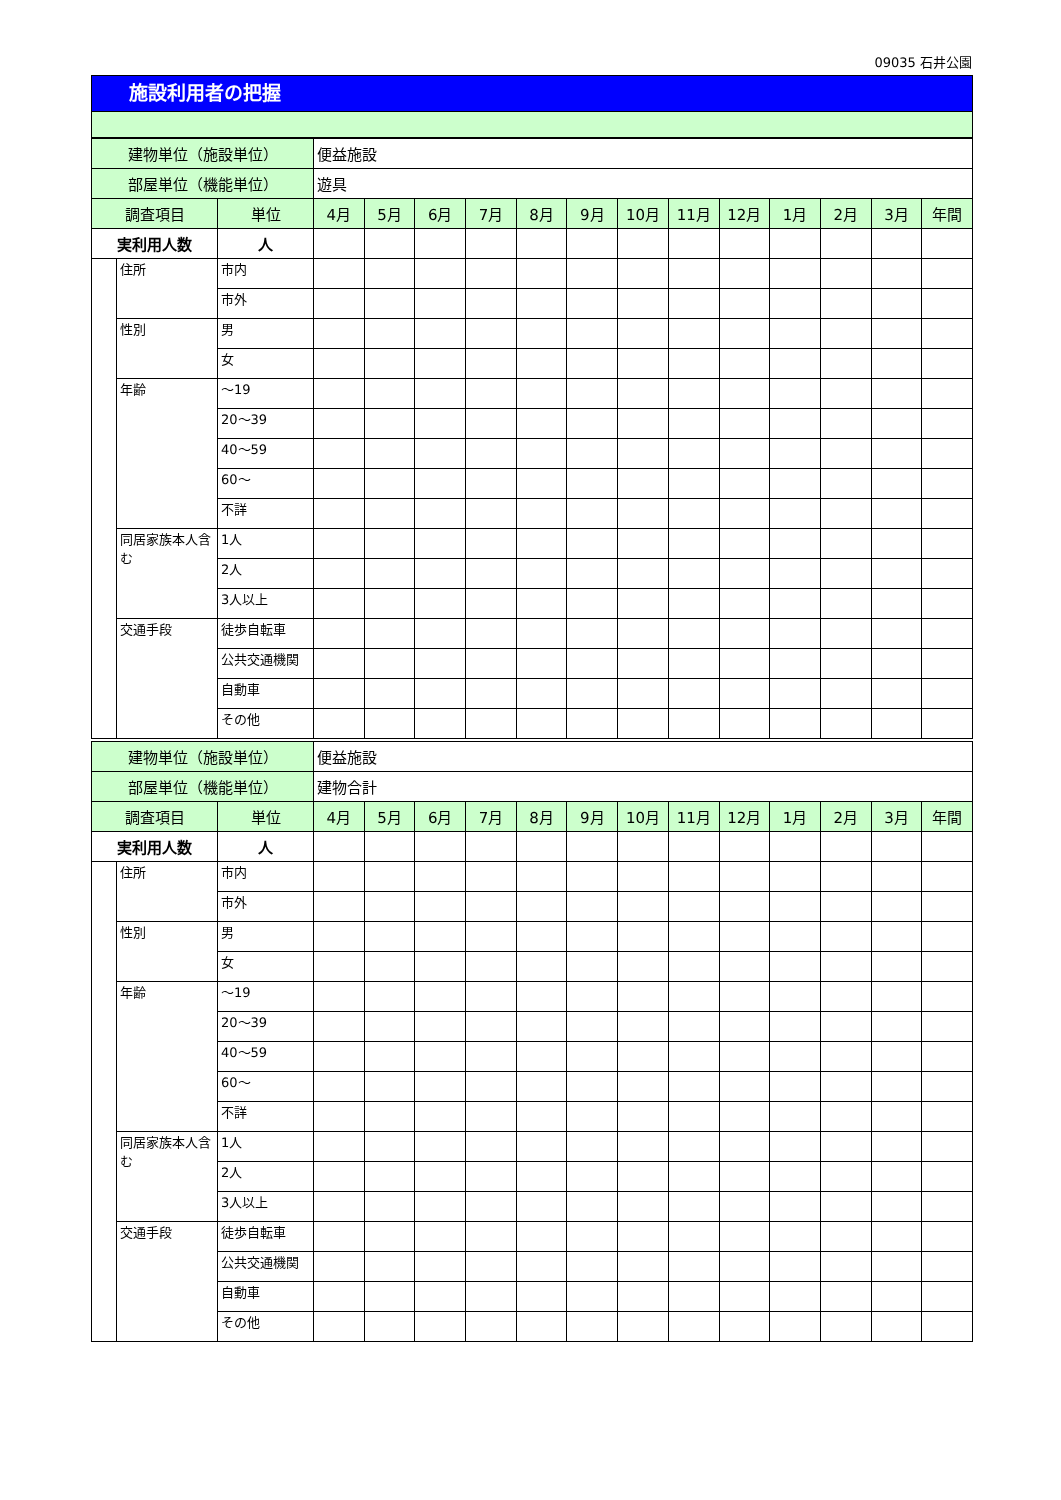09035 石井公園
施設利用者の把握
| 建物単位（施設単位） | | | 便益施設 | | | | | | | | | | | | |
| 部屋単位（機能単位） | | | 遊具 | | | | | | | | | | | | |
| 調査項目 | | 単位 | 4月 | 5月 | 6月 | 7月 | 8月 | 9月 | 10月 | 11月 | 12月 | 1月 | 2月 | 3月 | 年間 |
| 実利用人数 | | 人 | | | | | | | | | | | | | |
| | 住所 | 市内 | | | | | | | | | | | | | |
| | | 市外 | | | | | | | | | | | | | |
| | 性別 | 男 | | | | | | | | | | | | | |
| | | 女 | | | | | | | | | | | | | |
| | 年齢 | ～19 | | | | | | | | | | | | | |
| | | 20～39 | | | | | | | | | | | | | |
| | | 40～59 | | | | | | | | | | | | | |
| | | 60～ | | | | | | | | | | | | | |
| | | 不詳 | | | | | | | | | | | | | |
| | 同居家族本人含む | 1人 | | | | | | | | | | | | | |
| | | 2人 | | | | | | | | | | | | | |
| | | 3人以上 | | | | | | | | | | | | | |
| | 交通手段 | 徒歩自転車 | | | | | | | | | | | | | |
| | | 公共交通機関 | | | | | | | | | | | | | |
| | | 自動車 | | | | | | | | | | | | | |
| | | その他 | | | | | | | | | | | | | |
| 建物単位（施設単位） | | | 便益施設 | | | | | | | | | | | | |
| 部屋単位（機能単位） | | | 建物合計 | | | | | | | | | | | | |
| 調査項目 | | 単位 | 4月 | 5月 | 6月 | 7月 | 8月 | 9月 | 10月 | 11月 | 12月 | 1月 | 2月 | 3月 | 年間 |
| 実利用人数 | | 人 | | | | | | | | | | | | | |
| | 住所 | 市内 | | | | | | | | | | | | | |
| | | 市外 | | | | | | | | | | | | | |
| | 性別 | 男 | | | | | | | | | | | | | |
| | | 女 | | | | | | | | | | | | | |
| | 年齢 | ～19 | | | | | | | | | | | | | |
| | | 20～39 | | | | | | | | | | | | | |
| | | 40～59 | | | | | | | | | | | | | |
| | | 60～ | | | | | | | | | | | | | |
| | | 不詳 | | | | | | | | | | | | | |
| | 同居家族本人含む | 1人 | | | | | | | | | | | | | |
| | | 2人 | | | | | | | | | | | | | |
| | | 3人以上 | | | | | | | | | | | | | |
| | 交通手段 | 徒歩自転車 | | | | | | | | | | | | | |
| | | 公共交通機関 | | | | | | | | | | | | | |
| | | 自動車 | | | | | | | | | | | | | |
| | | その他 | | | | | | | | | | | | | |